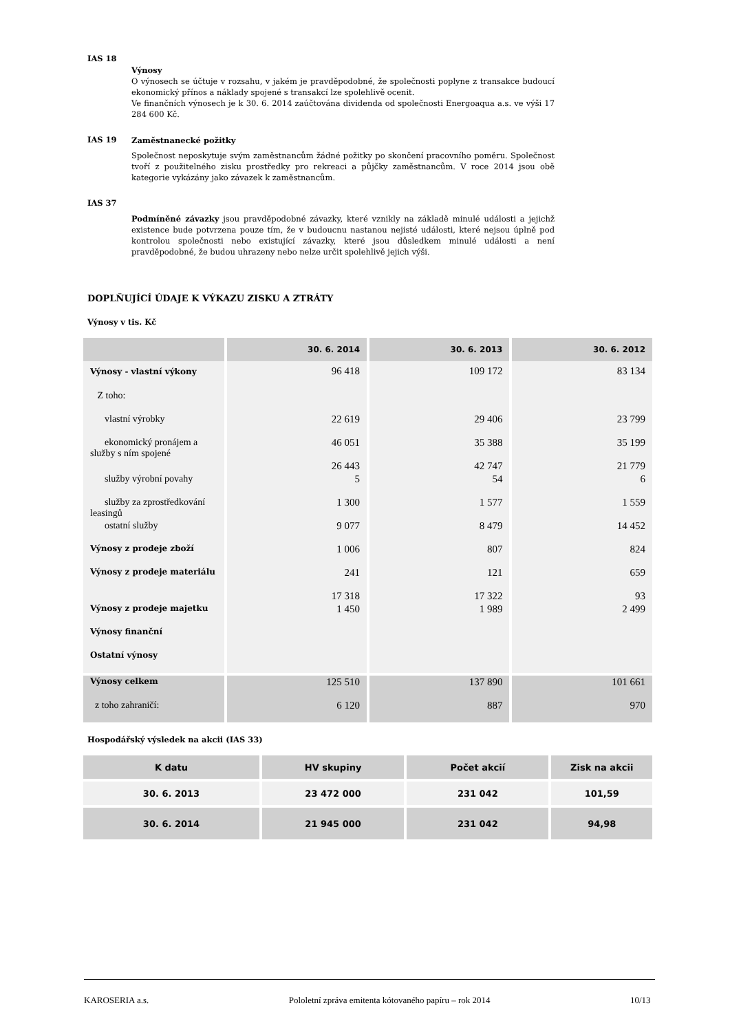IAS 18
Výnosy
O výnosech se účtuje v rozsahu, v jakém je pravděpodobné, že společnosti poplyne z transakce budoucí ekonomický přínos a náklady spojené s transakcí lze spolehlivě ocenit.
Ve finančních výnosech je k 30. 6. 2014 zaúčtována dividenda od společnosti Energoaqua a.s. ve výši 17 284 600 Kč.
IAS 19
Zaměstnanecké požitky
Společnost neposkytuje svým zaměstnancům žádné požitky po skončení pracovního poměru. Společnost tvoří z použitelného zisku prostředky pro rekreaci a půjčky zaměstnancům. V roce 2014 jsou obě kategorie vykázány jako závazek k zaměstnancům.
IAS 37
Podmíněné závazky jsou pravděpodobné závazky, které vznikly na základě minulé události a jejichž existence bude potvrzena pouze tím, že v budoucnu nastanou nejisté události, které nejsou úplně pod kontrolou společnosti nebo existující závazky, které jsou důsledkem minulé události a není pravděpodobné, že budou uhrazeny nebo nelze určit spolehlivě jejich výši.
DOPLŇUJÍCÍ ÚDAJE K VÝKAZU ZISKU A ZTRÁTY
Výnosy v tis. Kč
| | 30. 6. 2014 | 30. 6. 2013 | 30. 6. 2012 |
| --- | --- | --- | --- |
| Výnosy - vlastní výkony | 96 418 | 109 172 | 83 134 |
| Z toho: | | | |
| vlastní výrobky | 22 619 | 29 406 | 23 799 |
| ekonomický pronájem a služby s ním spojené | 46 051 26 443 | 35 388 42 747 | 35 199 21 779 |
| služby výrobní povahy | 5 | 54 | 6 |
| služby za zprostředkování leasingů | 1 300 | 1 577 | 1 559 |
| ostatní služby | 9 077 | 8 479 | 14 452 |
| Výnosy z prodeje zboží | 1 006 | 807 | 824 |
| Výnosy z prodeje materiálu | 241 17 318 | 121 17 322 | 659 93 |
| Výnosy z prodeje majetku | 1 450 | 1 989 | 2 499 |
| Výnosy finanční | | | |
| Ostatní výnosy | | | |
| Výnosy celkem | 125 510 | 137 890 | 101 661 |
| z toho zahraničí: | 6 120 | 887 | 970 |
Hospodářský výsledek na akcii (IAS 33)
| K datu | HV skupiny | Počet akcií | Zisk na akcii |
| --- | --- | --- | --- |
| 30. 6. 2013 | 23 472 000 | 231 042 | 101,59 |
| 30. 6. 2014 | 21 945 000 | 231 042 | 94,98 |
KAROSERIA a.s. Pololetní zpráva emitenta kótovaného papíru – rok 2014 10/13